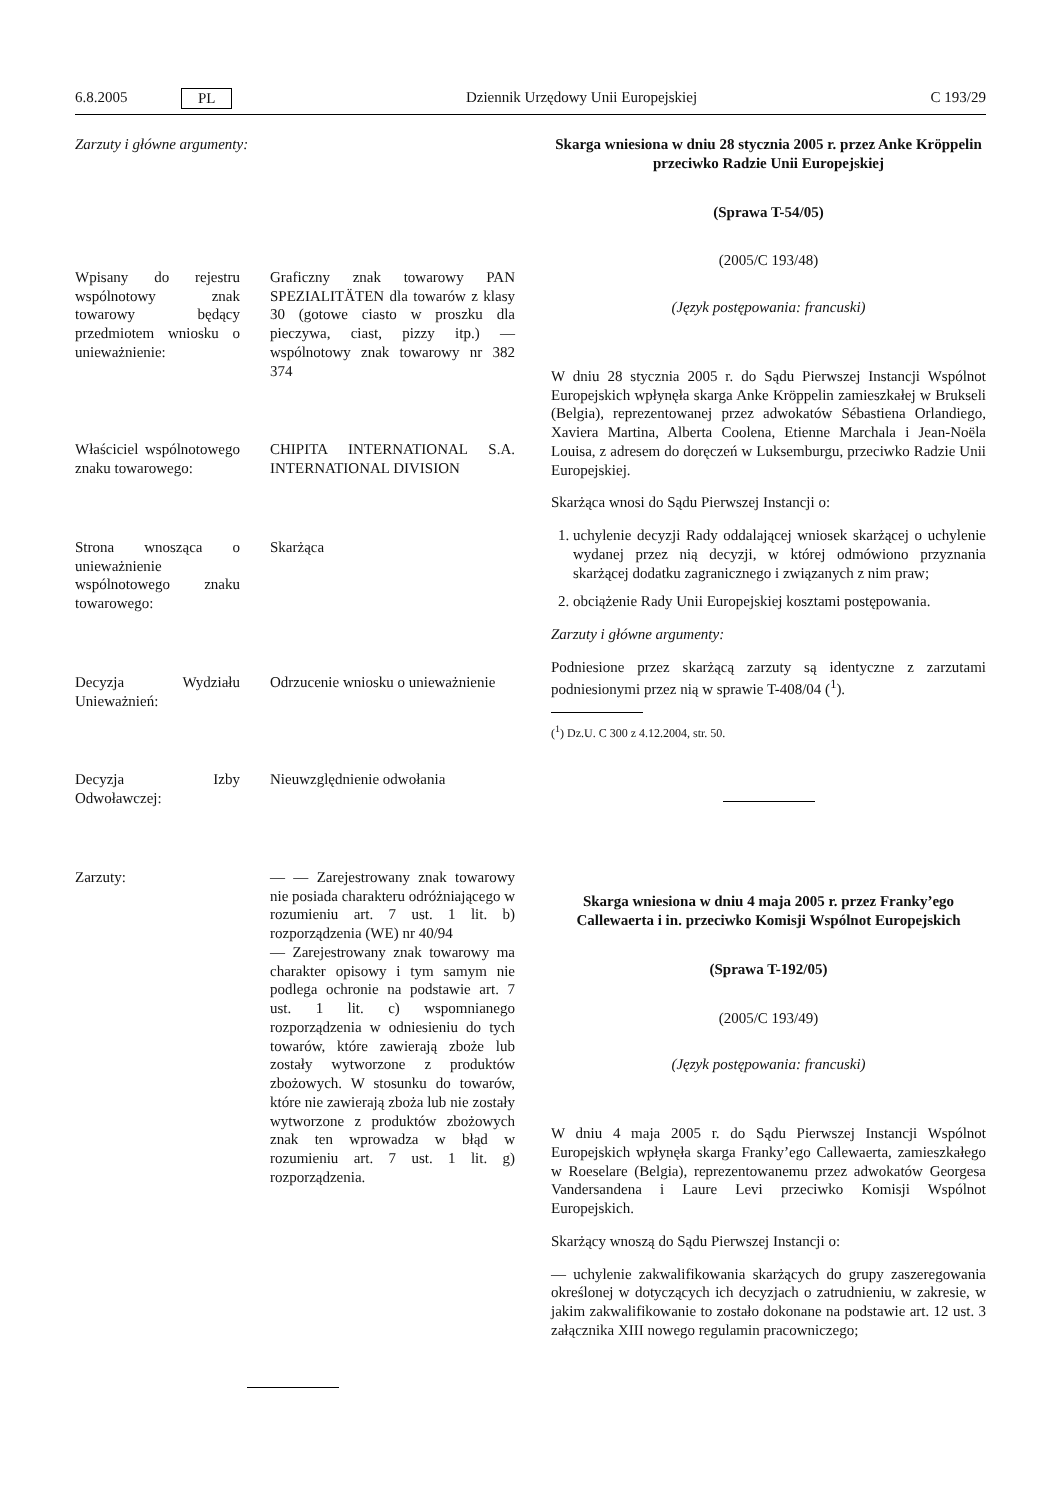6.8.2005 PL Dziennik Urzędowy Unii Europejskiej C 193/29
Zarzuty i główne argumenty:
| Wpisany do rejestru wspólnotowy znak towarowy będący przedmiotem wniosku o unieważnienie: | Graficzny znak towarowy PAN SPEZIALITÄTEN dla towarów z klasy 30 (gotowe ciasto w proszku dla pieczywa, ciast, pizzy itp.) — wspólnotowy znak towarowy nr 382 374 |
| Właściciel wspólnotowego znaku towarowego: | CHIPITA INTERNATIONAL S.A. INTERNATIONAL DIVISION |
| Strona wnosząca o unieważnienie wspólnotowego znaku towarowego: | Skarżąca |
| Decyzja Wydziału Unieważnień: | Odrzucenie wniosku o unieważnienie |
| Decyzja Izby Odwoławczej: | Nieuwzględnienie odwołania |
| Zarzuty: | — — Zarejestrowany znak towarowy nie posiada charakteru odróżniającego w rozumieniu art. 7 ust. 1 lit. b) rozporządzenia (WE) nr 40/94 — Zarejestrowany znak towarowy ma charakter opisowy i tym samym nie podlega ochronie na podstawie art. 7 ust. 1 lit. c) wspomnianego rozporządzenia w odniesieniu do tych towarów, które zawierają zboże lub zostały wytworzone z produktów zbożowych. W stosunku do towarów, które nie zawierają zboża lub nie zostały wytworzone z produktów zbożowych znak ten wprowadza w błąd w rozumieniu art. 7 ust. 1 lit. g) rozporządzenia. |
Skarga wniesiona w dniu 28 stycznia 2005 r. przez Anke Kröppelin przeciwko Radzie Unii Europejskiej
(Sprawa T-54/05)
(2005/C 193/48)
(Język postępowania: francuski)
W dniu 28 stycznia 2005 r. do Sądu Pierwszej Instancji Wspólnot Europejskich wpłynęła skarga Anke Kröppelin zamieszkałej w Brukseli (Belgia), reprezentowanej przez adwokatów Sébastiena Orlandiego, Xaviera Martina, Alberta Coolena, Etienne Marchala i Jean-Noëla Louisa, z adresem do doręczeń w Luksemburgu, przeciwko Radzie Unii Europejskiej.
Skarżąca wnosi do Sądu Pierwszej Instancji o:
1. uchylenie decyzji Rady oddalającej wniosek skarżącej o uchylenie wydanej przez nią decyzji, w której odmówiono przyznania skarżącej dodatku zagranicznego i związanych z nim praw;
2. obciążenie Rady Unii Europejskiej kosztami postępowania.
Zarzuty i główne argumenty:
Podniesione przez skarżącą zarzuty są identyczne z zarzutami podniesionymi przez nią w sprawie T-408/04 (<sup>1</sup>).
(<sup>1</sup>) Dz.U. C 300 z 4.12.2004, str. 50.
Skarga wniesiona w dniu 4 maja 2005 r. przez Franky’ego Callewaerta i in. przeciwko Komisji Wspólnot Europejskich
(Sprawa T-192/05)
(2005/C 193/49)
(Język postępowania: francuski)
W dniu 4 maja 2005 r. do Sądu Pierwszej Instancji Wspólnot Europejskich wpłynęła skarga Franky’ego Callewaerta, zamieszkałego w Roeselare (Belgia), reprezentowanemu przez adwokatów Georgesa Vandersandena i Laure Levi przeciwko Komisji Wspólnot Europejskich.
Skarżący wnoszą do Sądu Pierwszej Instancji o:
— uchylenie zakwalifikowania skarżących do grupy zaszeregowania określonej w dotyczących ich decyzjach o zatrudnieniu, w zakresie, w jakim zakwalifikowanie to zostało dokonane na podstawie art. 12 ust. 3 załącznika XIII nowego regulamin pracowniczego;